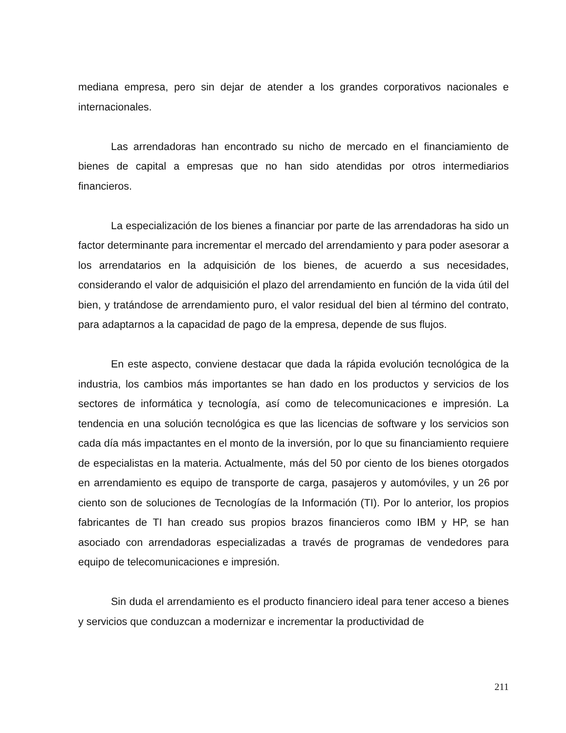mediana empresa, pero sin dejar de atender a los grandes corporativos nacionales e internacionales.
Las arrendadoras han encontrado su nicho de mercado en el financiamiento de bienes de capital a empresas que no han sido atendidas por otros intermediarios financieros.
La especialización de los bienes a financiar por parte de las arrendadoras ha sido un factor determinante para incrementar el mercado del arrendamiento y para poder asesorar a los arrendatarios en la adquisición de los bienes, de acuerdo a sus necesidades, considerando el valor de adquisición el plazo del arrendamiento en función de la vida útil del bien, y tratándose de arrendamiento puro, el valor residual del bien al término del contrato, para adaptarnos a la capacidad de pago de la empresa, depende de sus flujos.
En este aspecto, conviene destacar que dada la rápida evolución tecnológica de la industria, los cambios más importantes se han dado en los productos y servicios de los sectores de informática y tecnología, así como de telecomunicaciones e impresión. La tendencia en una solución tecnológica es que las licencias de software y los servicios son cada día más impactantes en el monto de la inversión, por lo que su financiamiento requiere de especialistas en la materia. Actualmente, más del 50 por ciento de los bienes otorgados en arrendamiento es equipo de transporte de carga, pasajeros y automóviles, y un 26 por ciento son de soluciones de Tecnologías de la Información (TI). Por lo anterior, los propios fabricantes de TI han creado sus propios brazos financieros como IBM y HP, se han asociado con arrendadoras especializadas a través de programas de vendedores para equipo de telecomunicaciones e impresión.
Sin duda el arrendamiento es el producto financiero ideal para tener acceso a bienes y servicios que conduzcan a modernizar e incrementar la productividad de
211